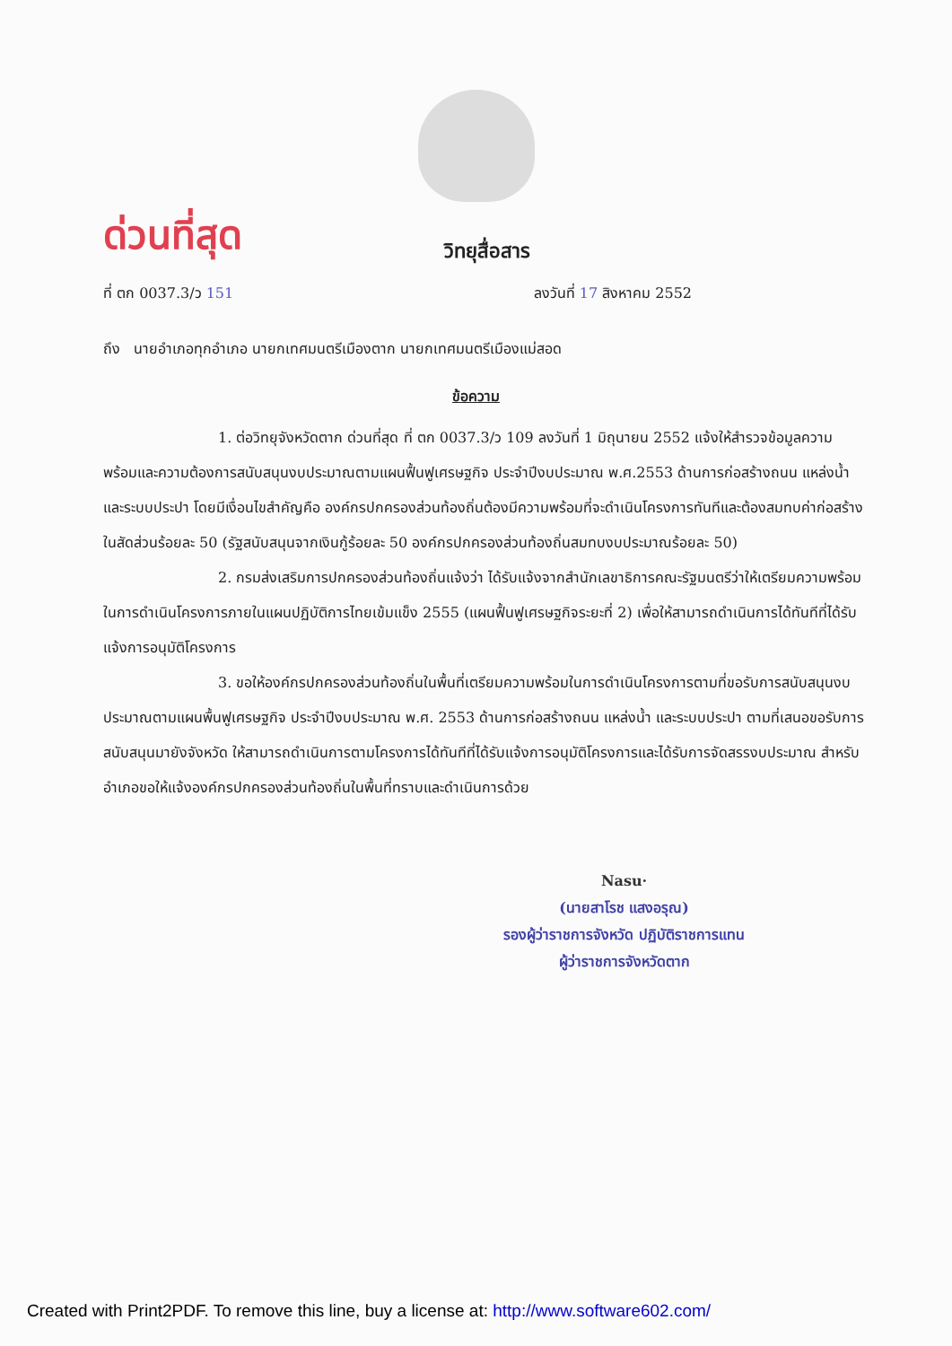ด่วนที่สุด
วิทยุสื่อสาร
ที่ ตก 0037.3/ว 151 ลงวันที่ 17 สิงหาคม 2552
ถึง นายอำเภอทุกอำเภอ นายกเทศมนตรีเมืองตาก นายกเทศมนตรีเมืองแม่สอด
ข้อความ
1. ต่อวิทยุจังหวัดตาก ด่วนที่สุด ที่ ตก 0037.3/ว 109 ลงวันที่ 1 มิถุนายน 2552 แจ้งให้สำรวจข้อมูลความพร้อมและความต้องการสนับสนุนงบประมาณตามแผนฟื้นฟูเศรษฐกิจ ประจำปีงบประมาณ พ.ศ.2553 ด้านการก่อสร้างถนน แหล่งน้ำและระบบประปา โดยมีเงื่อนไขสำคัญคือ องค์กรปกครองส่วนท้องถิ่นต้องมีความพร้อมที่จะดำเนินโครงการทันทีและต้องสมทบค่าก่อสร้างในสัดส่วนร้อยละ 50 (รัฐสนับสนุนจากเงินกู้ร้อยละ 50 องค์กรปกครองส่วนท้องถิ่นสมทบงบประมาณร้อยละ 50)
2. กรมส่งเสริมการปกครองส่วนท้องถิ่นแจ้งว่า ได้รับแจ้งจากสำนักเลขาธิการคณะรัฐมนตรีว่าให้เตรียมความพร้อมในการดำเนินโครงการภายในแผนปฏิบัติการไทยเข้มแข็ง 2555 (แผนฟื้นฟูเศรษฐกิจระยะที่ 2) เพื่อให้สามารถดำเนินการได้ทันทีที่ได้รับแจ้งการอนุมัติโครงการ
3. ขอให้องค์กรปกครองส่วนท้องถิ่นในพื้นที่เตรียมความพร้อมในการดำเนินโครงการตามที่ขอรับการสนับสนุนงบประมาณตามแผนพื้นฟูเศรษฐกิจ ประจำปีงบประมาณ พ.ศ. 2553 ด้านการก่อสร้างถนน แหล่งน้ำ และระบบประปา ตามที่เสนอขอรับการสนับสนุนมายังจังหวัด ให้สามารถดำเนินการตามโครงการได้ทันทีที่ได้รับแจ้งการอนุมัติโครงการและได้รับการจัดสรรงบประมาณ สำหรับอำเภอขอให้แจ้งองค์กรปกครองส่วนท้องถิ่นในพื้นที่ทราบและดำเนินการด้วย
Nasu·
(นายสาโรช แสงอรุณ)
รองผู้ว่าราชการจังหวัด ปฏิบัติราชการแทน
ผู้ว่าราชการจังหวัดตาก
Created with Print2PDF. To remove this line, buy a license at: http://www.software602.com/